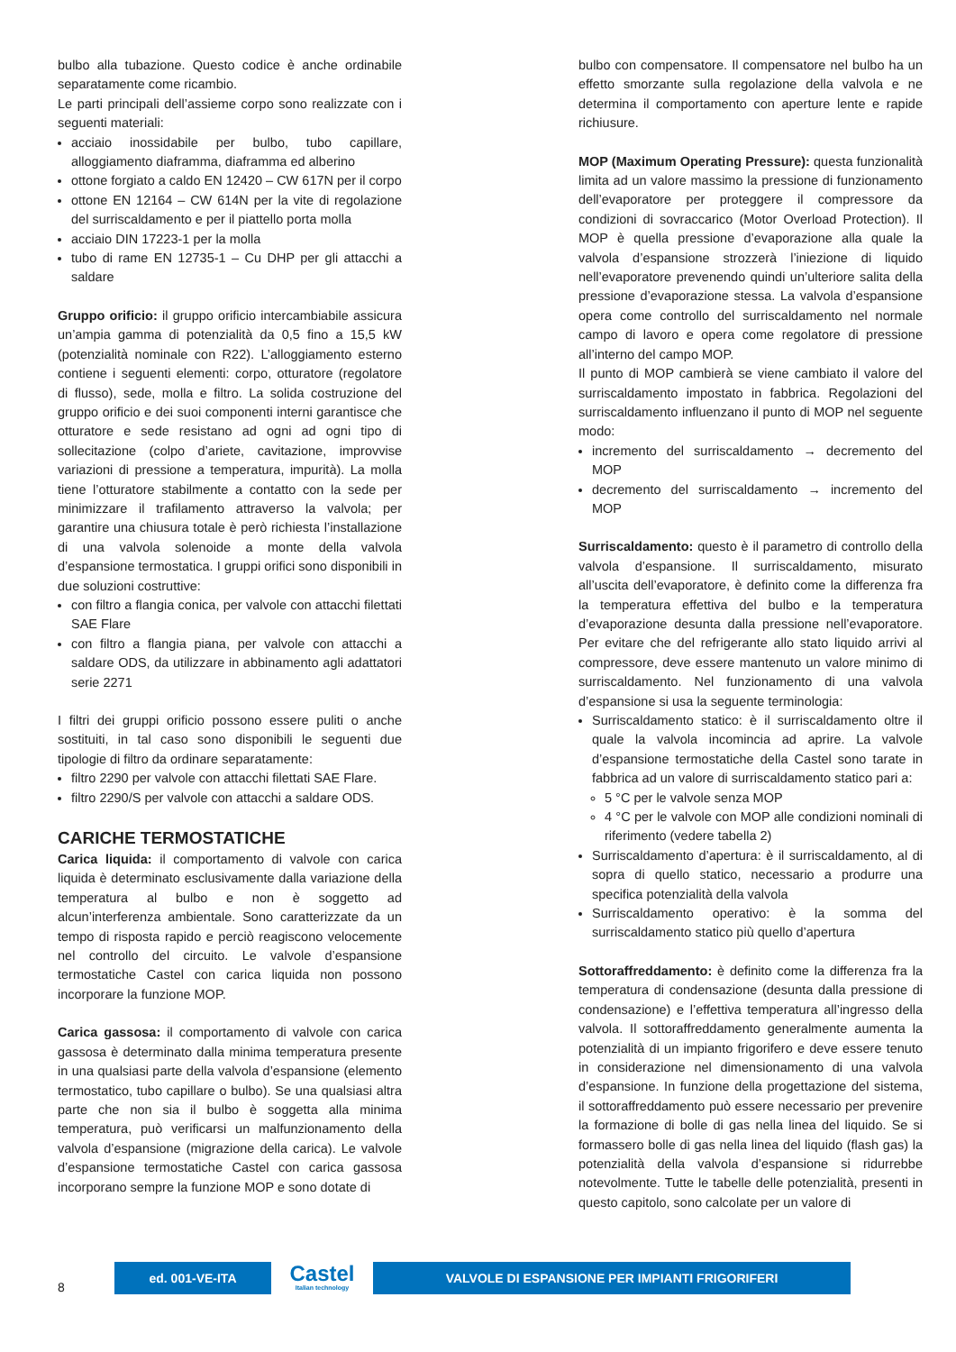bulbo alla tubazione. Questo codice è anche ordinabile separatamente come ricambio.
Le parti principali dell’assieme corpo sono realizzate con i seguenti materiali:
acciaio inossidabile per bulbo, tubo capillare, alloggiamento diaframma, diaframma ed alberino
ottone forgiato a caldo EN 12420 – CW 617N per il corpo
ottone EN 12164 – CW 614N per la vite di regolazione del surriscaldamento e per il piattello porta molla
acciaio DIN 17223-1 per la molla
tubo di rame EN 12735-1 – Cu DHP per gli attacchi a saldare
Gruppo orificio: il gruppo orificio intercambiabile assicura un’ampia gamma di potenzialità da 0,5 fino a 15,5 kW (potenzialità nominale con R22). L’alloggiamento esterno contiene i seguenti elementi: corpo, otturatore (regolatore di flusso), sede, molla e filtro. La solida costruzione del gruppo orificio e dei suoi componenti interni garantisce che otturatore e sede resistano ad ogni ad ogni tipo di sollecitazione (colpo d’ariete, cavitazione, improvvise variazioni di pressione a temperatura, impurità). La molla tiene l’otturatore stabilmente a contatto con la sede per minimizzare il trafilamento attraverso la valvola; per garantire una chiusura totale è però richiesta l’installazione di una valvola solenoide a monte della valvola d’espansione termostatica. I gruppi orifici sono disponibili in due soluzioni costruttive:
con filtro a flangia conica, per valvole con attacchi filettati SAE Flare
con filtro a flangia piana, per valvole con attacchi a saldare ODS, da utilizzare in abbinamento agli adattatori serie 2271
I filtri dei gruppi orificio possono essere puliti o anche sostituiti, in tal caso sono disponibili le seguenti due tipologie di filtro da ordinare separatamente:
filtro 2290 per valvole con attacchi filettati SAE Flare.
filtro 2290/S per valvole con attacchi a saldare ODS.
CARICHE TERMOSTATICHE
Carica liquida: il comportamento di valvole con carica liquida è determinato esclusivamente dalla variazione della temperatura al bulbo e non è soggetto ad alcun’interferenza ambientale. Sono caratterizzate da un tempo di risposta rapido e perciò reagiscono velocemente nel controllo del circuito. Le valvole d’espansione termostatiche Castel con carica liquida non possono incorporare la funzione MOP.
Carica gassosa: il comportamento di valvole con carica gassosa è determinato dalla minima temperatura presente in una qualsiasi parte della valvola d’espansione (elemento termostatico, tubo capillare o bulbo). Se una qualsiasi altra parte che non sia il bulbo è soggetta alla minima temperatura, può verificarsi un malfunzionamento della valvola d’espansione (migrazione della carica). Le valvole d’espansione termostatiche Castel con carica gassosa incorporano sempre la funzione MOP e sono dotate di
bulbo con compensatore. Il compensatore nel bulbo ha un effetto smorzante sulla regolazione della valvola e ne determina il comportamento con aperture lente e rapide richiusure.
MOP (Maximum Operating Pressure): questa funzionalità limita ad un valore massimo la pressione di funzionamento dell’evaporatore per proteggere il compressore da condizioni di sovraccarico (Motor Overload Protection). Il MOP è quella pressione d’evaporazione alla quale la valvola d’espansione strozzerà l’iniezione di liquido nell’evaporatore prevenendo quindi un’ulteriore salita della pressione d’evaporazione stessa. La valvola d’espansione opera come controllo del surriscaldamento nel normale campo di lavoro e opera come regolatore di pressione all’interno del campo MOP.
Il punto di MOP cambierà se viene cambiato il valore del surriscaldamento impostato in fabbrica. Regolazioni del surriscaldamento influenzano il punto di MOP nel seguente modo:
incremento del surriscaldamento → decremento del MOP
decremento del surriscaldamento → incremento del MOP
Surriscaldamento: questo è il parametro di controllo della valvola d’espansione. Il surriscaldamento, misurato all’uscita dell’evaporatore, è definito come la differenza fra la temperatura effettiva del bulbo e la temperatura d’evaporazione desunta dalla pressione nell’evaporatore. Per evitare che del refrigerante allo stato liquido arrivi al compressore, deve essere mantenuto un valore minimo di surriscaldamento. Nel funzionamento di una valvola d’espansione si usa la seguente terminologia:
Surriscaldamento statico: è il surriscaldamento oltre il quale la valvola incomincia ad aprire. La valvole d’espansione termostatiche della Castel sono tarate in fabbrica ad un valore di surriscaldamento statico pari a:
5 °C per le valvole senza MOP
4 °C per le valvole con MOP alle condizioni nominali di riferimento (vedere tabella 2)
Surriscaldamento d’apertura: è il surriscaldamento, al di sopra di quello statico, necessario a produrre una specifica potenzialità della valvola
Surriscaldamento operativo: è la somma del surriscaldamento statico più quello d’apertura
Sottoraffreddamento: è definito come la differenza fra la temperatura di condensazione (desunta dalla pressione di condensazione) e l’effettiva temperatura all’ingresso della valvola. Il sottoraffreddamento generalmente aumenta la potenzialità di un impianto frigorifero e deve essere tenuto in considerazione nel dimensionamento di una valvola d’espansione. In funzione della progettazione del sistema, il sottoraffreddamento può essere necessario per prevenire la formazione di bolle di gas nella linea del liquido. Se si formassero bolle di gas nella linea del liquido (flash gas) la potenzialità della valvola d’espansione si ridurrebbe notevolmente. Tutte le tabelle delle potenzialità, presenti in questo capitolo, sono calcolate per un valore di
8
ed. 001-VE-ITA
Castel
Italian technology
VALVOLE DI ESPANSIONE PER IMPIANTI FRIGORIFERI